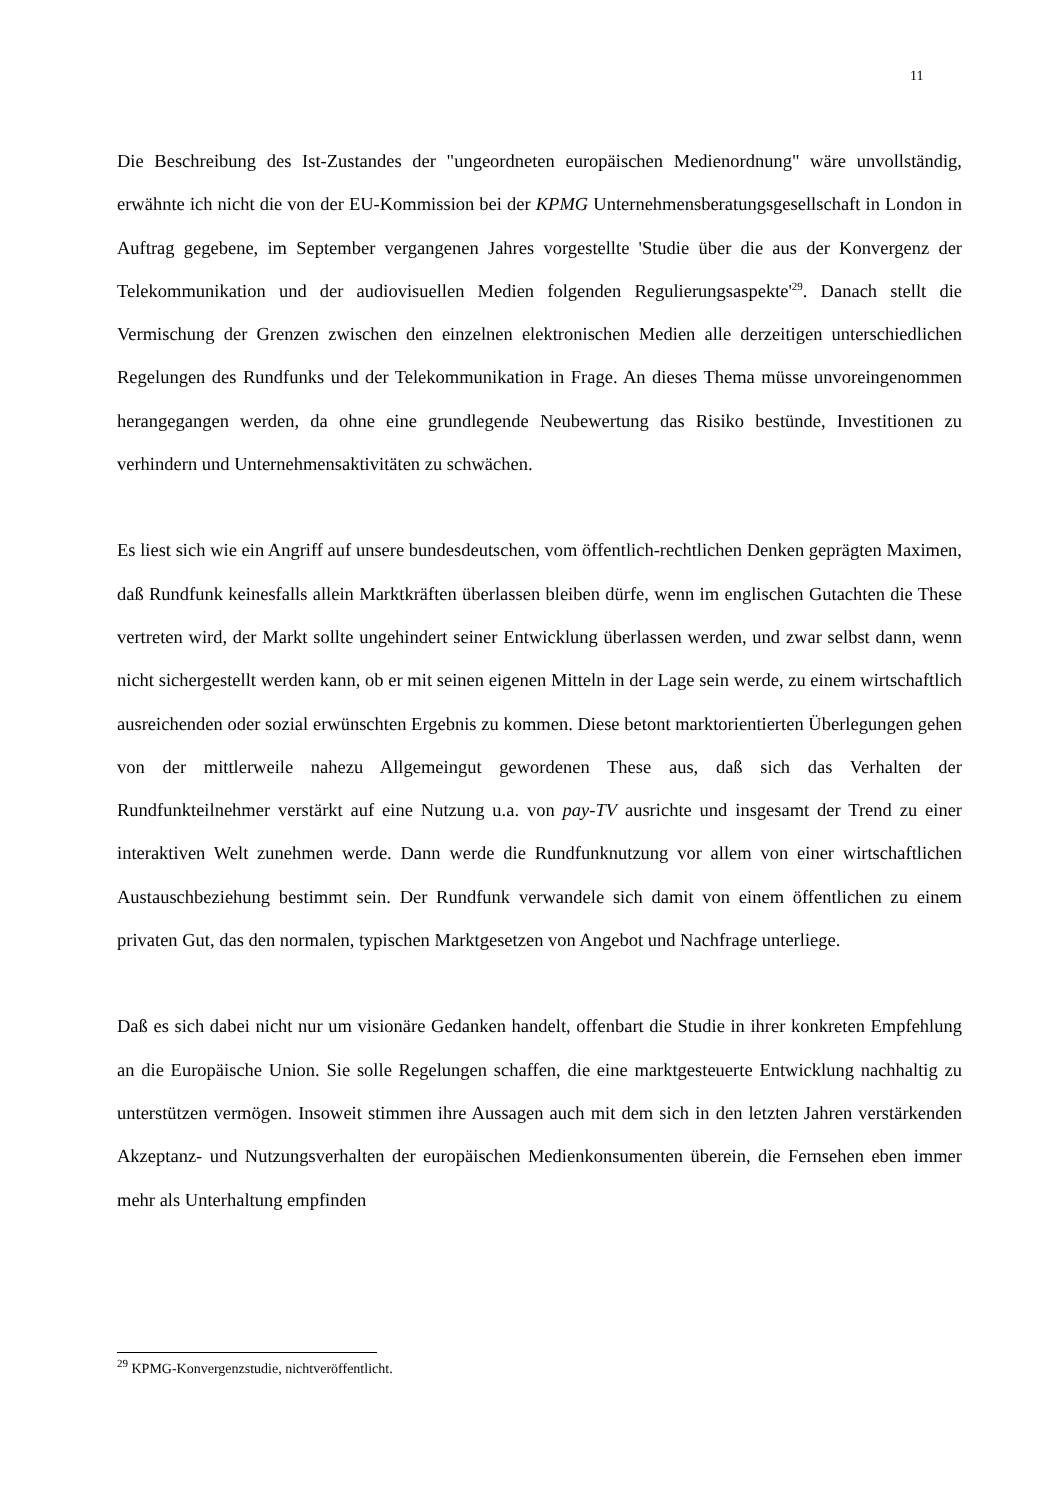11
Die Beschreibung des Ist-Zustandes der "ungeordneten europäischen Medienordnung" wäre unvollständig, erwähnte ich nicht die von der EU-Kommission bei der KPMG Unternehmensberatungsgesellschaft in London in Auftrag gegebene, im September vergangenen Jahres vorgestellte 'Studie über die aus der Konvergenz der Telekommunikation und der audiovisuellen Medien folgenden Regulierungsaspekte'<sup>29</sup>. Danach stellt die Vermischung der Grenzen zwischen den einzelnen elektronischen Medien alle derzeitigen unterschiedlichen Regelungen des Rundfunks und der Telekommunikation in Frage. An dieses Thema müsse unvoreingenommen herangegangen werden, da ohne eine grundlegende Neubewertung das Risiko bestünde, Investitionen zu verhindern und Unternehmensaktivitäten zu schwächen.
Es liest sich wie ein Angriff auf unsere bundesdeutschen, vom öffentlich-rechtlichen Denken geprägten Maximen, daß Rundfunk keinesfalls allein Marktkräften überlassen bleiben dürfe, wenn im englischen Gutachten die These vertreten wird, der Markt sollte ungehindert seiner Entwicklung überlassen werden, und zwar selbst dann, wenn nicht sichergestellt werden kann, ob er mit seinen eigenen Mitteln in der Lage sein werde, zu einem wirtschaftlich ausreichenden oder sozial erwünschten Ergebnis zu kommen. Diese betont marktorientierten Überlegungen gehen von der mittlerweile nahezu Allgemeingut gewordenen These aus, daß sich das Verhalten der Rundfunkteilnehmer verstärkt auf eine Nutzung u.a. von pay-TV ausrichte und insgesamt der Trend zu einer interaktiven Welt zunehmen werde. Dann werde die Rundfunknutzung vor allem von einer wirtschaftlichen Austauschbeziehung bestimmt sein. Der Rundfunk verwandele sich damit von einem öffentlichen zu einem privaten Gut, das den normalen, typischen Marktgesetzen von Angebot und Nachfrage unterliege.
Daß es sich dabei nicht nur um visionäre Gedanken handelt, offenbart die Studie in ihrer konkreten Empfehlung an die Europäische Union. Sie solle Regelungen schaffen, die eine marktgesteuerte Entwicklung nachhaltig zu unterstützen vermögen. Insoweit stimmen ihre Aussagen auch mit dem sich in den letzten Jahren verstärkenden Akzeptanz- und Nutzungsverhalten der europäischen Medienkonsumenten überein, die Fernsehen eben immer mehr als Unterhaltung empfinden
<sup>29</sup> KPMG-Konvergenzstudie, nichtveröffentlicht.